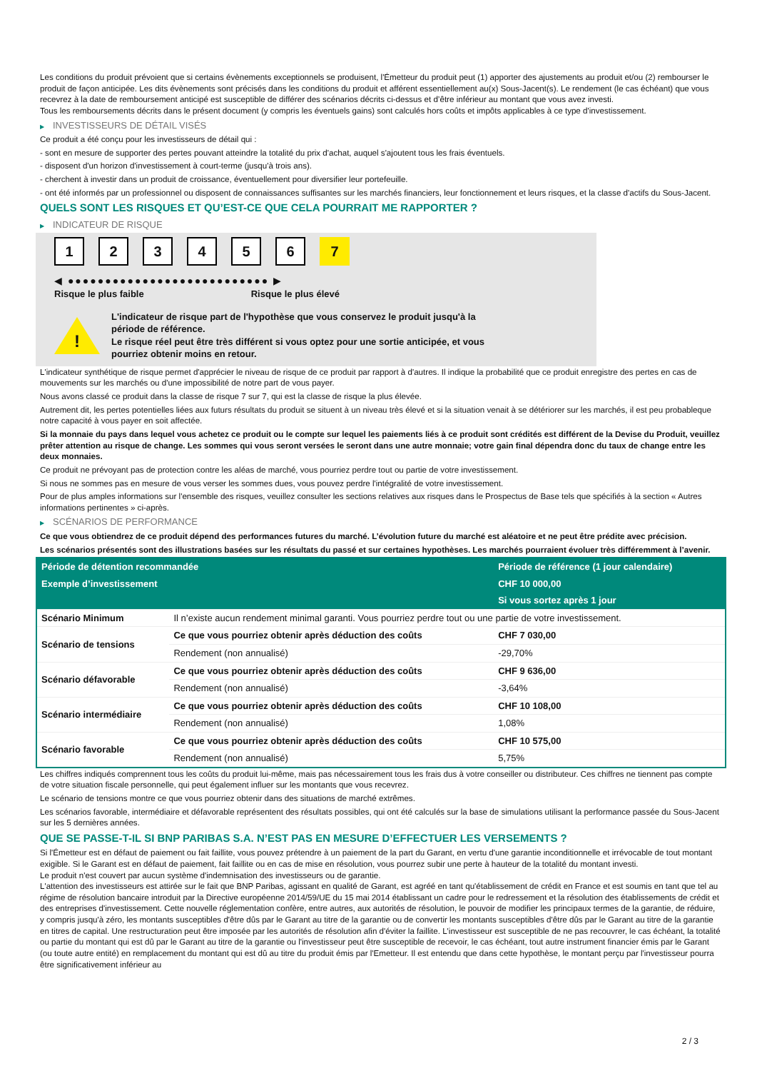Les conditions du produit prévoient que si certains évènements exceptionnels se produisent, l'Émetteur du produit peut (1) apporter des ajustements au produit et/ou (2) rembourser le produit de façon anticipée. Les dits évènements sont précisés dans les conditions du produit et afférent essentiellement au(x) Sous-Jacent(s). Le rendement (le cas échéant) que vous recevrez à la date de remboursement anticipé est susceptible de différer des scénarios décrits ci-dessus et d’être inférieur au montant que vous avez investi.
Tous les remboursements décrits dans le présent document (y compris les éventuels gains) sont calculés hors coûts et impôts applicables à ce type d'investissement.
▶ INVESTISSEURS DE DÉTAIL VISÉS
Ce produit a été conçu pour les investisseurs de détail qui :
- sont en mesure de supporter des pertes pouvant atteindre la totalité du prix d'achat, auquel s'ajoutent tous les frais éventuels.
- disposent d'un horizon d'investissement à court-terme (jusqu'à trois ans).
- cherchent à investir dans un produit de croissance, éventuellement pour diversifier leur portefeuille.
- ont été informés par un professionnel ou disposent de connaissances suffisantes sur les marchés financiers, leur fonctionnement et leurs risques, et la classe d'actifs du Sous-Jacent.
QUELS SONT LES RISQUES ET QU’EST-CE QUE CELA POURRAIT ME RAPPORTER ?
▶ INDICATEUR DE RISQUE
1 2 3 4 5 6 7
◀ ●●●●●●●●●●●●●●●●●●●●●●●●●●● ▶
Risque le plus faible Risque le plus élevé
!
L'indicateur de risque part de l'hypothèse que vous conservez le produit jusqu'à la
période de référence.
Le risque réel peut être très différent si vous optez pour une sortie anticipée, et vous
pourriez obtenir moins en retour.
L'indicateur synthétique de risque permet d'apprécier le niveau de risque de ce produit par rapport à d'autres. Il indique la probabilité que ce produit enregistre des pertes en cas de mouvements sur les marchés ou d'une impossibilité de notre part de vous payer.
Nous avons classé ce produit dans la classe de risque 7 sur 7, qui est la classe de risque la plus élevée.
Autrement dit, les pertes potentielles liées aux futurs résultats du produit se situent à un niveau très élevé et si la situation venait à se détériorer sur les marchés, il est peu probableque notre capacité à vous payer en soit affectée.
Si la monnaie du pays dans lequel vous achetez ce produit ou le compte sur lequel les paiements liés à ce produit sont crédités est différent de la Devise du Produit, veuillez prêter attention au risque de change. Les sommes qui vous seront versées le seront dans une autre monnaie; votre gain final dépendra donc du taux de change entre les deux monnaies.
Ce produit ne prévoyant pas de protection contre les aléas de marché, vous pourriez perdre tout ou partie de votre investissement.
Si nous ne sommes pas en mesure de vous verser les sommes dues, vous pouvez perdre l'intégralité de votre investissement.
Pour de plus amples informations sur l'ensemble des risques, veuillez consulter les sections relatives aux risques dans le Prospectus de Base tels que spécifiés à la section « Autres informations pertinentes » ci-après.
▶ SCÉNARIOS DE PERFORMANCE
Ce que vous obtiendrez de ce produit dépend des performances futures du marché. L’évolution future du marché est aléatoire et ne peut être prédite avec précision.
Les scénarios présentés sont des illustrations basées sur les résultats du passé et sur certaines hypothèses. Les marchés pourraient évoluer très différemment à l’avenir.
| Période de détention recommandée | | Période de référence (1 jour calendaire) |
| --- | --- | --- |
| Exemple d’investissement | | CHF 10 000,00 |
| | | Si vous sortez après 1 jour |
| Scénario Minimum | Il n’existe aucun rendement minimal garanti. Vous pourriez perdre tout ou une partie de votre investissement. | |
| Scénario de tensions | Ce que vous pourriez obtenir après déduction des coûts | CHF 7 030,00 |
| | Rendement (non annualisé) | -29,70% |
| Scénario défavorable | Ce que vous pourriez obtenir après déduction des coûts | CHF 9 636,00 |
| | Rendement (non annualisé) | -3,64% |
| Scénario intermédiaire | Ce que vous pourriez obtenir après déduction des coûts | CHF 10 108,00 |
| | Rendement (non annualisé) | 1,08% |
| Scénario favorable | Ce que vous pourriez obtenir après déduction des coûts | CHF 10 575,00 |
| | Rendement (non annualisé) | 5,75% |
Les chiffres indiqués comprennent tous les coûts du produit lui-même, mais pas nécessairement tous les frais dus à votre conseiller ou distributeur. Ces chiffres ne tiennent pas compte de votre situation fiscale personnelle, qui peut également influer sur les montants que vous recevrez.
Le scénario de tensions montre ce que vous pourriez obtenir dans des situations de marché extrêmes.
Les scénarios favorable, intermédiaire et défavorable représentent des résultats possibles, qui ont été calculés sur la base de simulations utilisant la performance passée du Sous-Jacent sur les 5 dernières années.
QUE SE PASSE-T-IL SI BNP PARIBAS S.A. N’EST PAS EN MESURE D’EFFECTUER LES VERSEMENTS ?
Si l'Émetteur est en défaut de paiement ou fait faillite, vous pouvez prétendre à un paiement de la part du Garant, en vertu d'une garantie inconditionnelle et irrévocable de tout montant exigible. Si le Garant est en défaut de paiement, fait faillite ou en cas de mise en résolution, vous pourrez subir une perte à hauteur de la totalité du montant investi.
Le produit n'est couvert par aucun système d'indemnisation des investisseurs ou de garantie.
L'attention des investisseurs est attirée sur le fait que BNP Paribas, agissant en qualité de Garant, est agréé en tant qu'établissement de crédit en France et est soumis en tant que tel au régime de résolution bancaire introduit par la Directive européenne 2014/59/UE du 15 mai 2014 établissant un cadre pour le redressement et la résolution des établissements de crédit et des entreprises d'investissement. Cette nouvelle réglementation confère, entre autres, aux autorités de résolution, le pouvoir de modifier les principaux termes de la garantie, de réduire, y compris jusqu'à zéro, les montants susceptibles d'être dûs par le Garant au titre de la garantie ou de convertir les montants susceptibles d'être dûs par le Garant au titre de la garantie en titres de capital. Une restructuration peut être imposée par les autorités de résolution afin d'éviter la faillite. L'investisseur est susceptible de ne pas recouvrer, le cas échéant, la totalité ou partie du montant qui est dû par le Garant au titre de la garantie ou l'investisseur peut être susceptible de recevoir, le cas échéant, tout autre instrument financier émis par le Garant (ou toute autre entité) en remplacement du montant qui est dû au titre du produit émis par l'Emetteur. Il est entendu que dans cette hypothèse, le montant perçu par l'investisseur pourra être significativement inférieur au
2 / 3